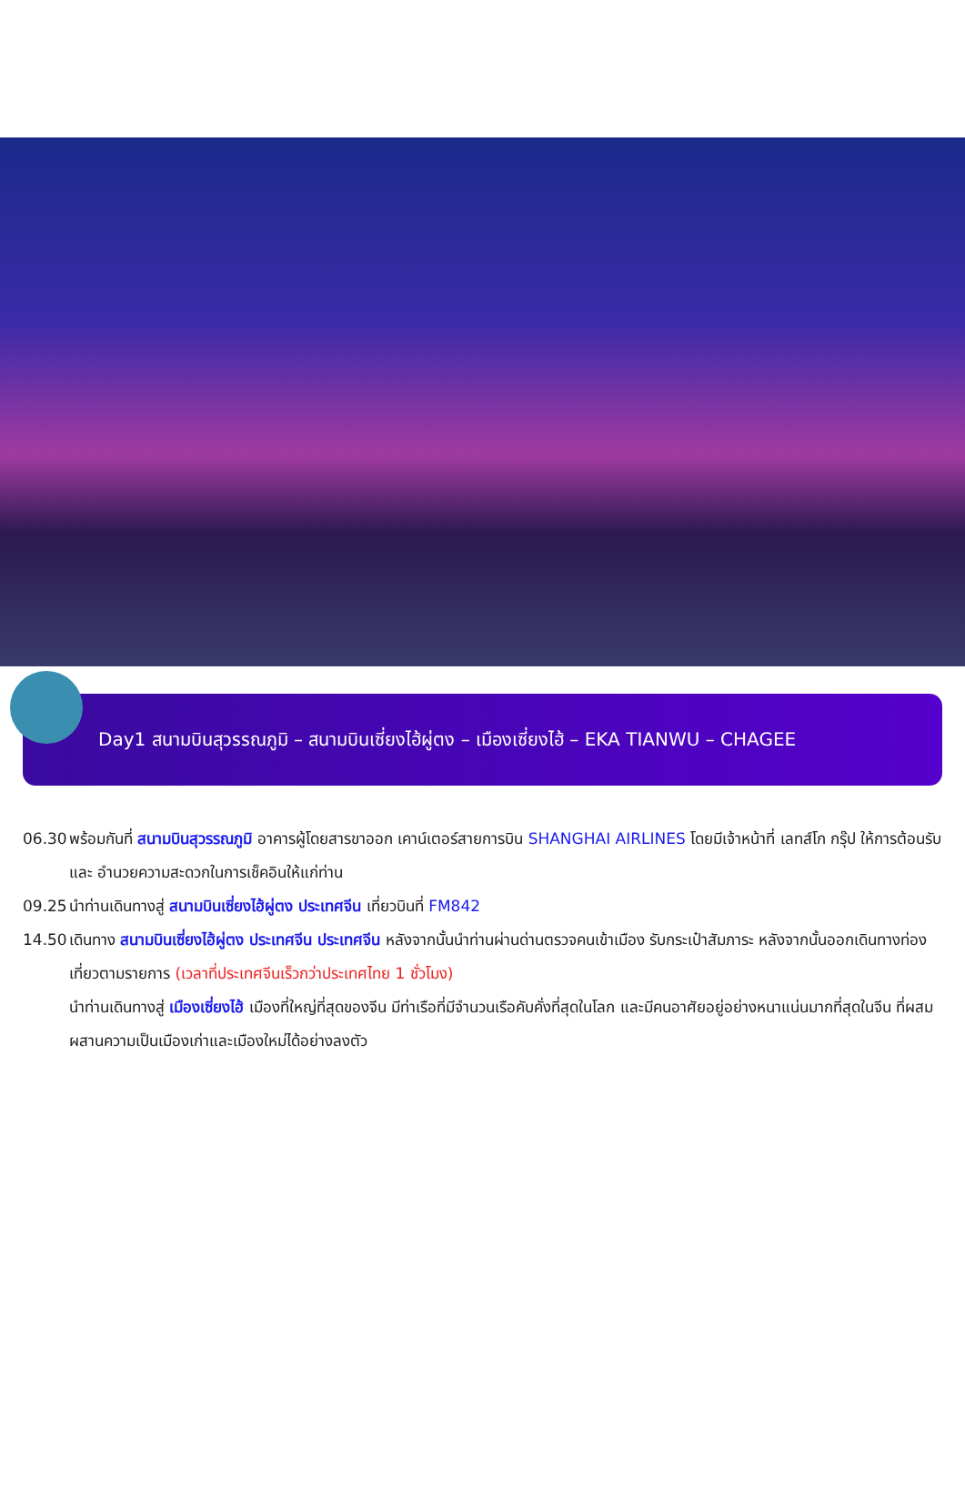Day1 สนามบินสุวรรณภูมิ – สนามบินเซี่ยงไฮ้ผู่ตง – เมืองเซี่ยงไฮ้ – EKA TIANWU – CHAGEE
06.30 พร้อมกันที่ สนามบินสุวรรณภูมิ อาคารผู้โดยสารขาออก เคาน์เตอร์สายการบิน SHANGHAI AIRLINES โดยมีเจ้าหน้าที่ เลทส์โก กรุ๊ป ให้การต้อนรับ และ อำนวยความสะดวกในการเช็คอินให้แก่ท่าน
09.25 นำท่านเดินทางสู่ สนามบินเซี่ยงไฮ้ผู่ตง ประเทศจีน เที่ยวบินที่ FM842
14.50 เดินทาง สนามบินเซี่ยงไฮ้ผู่ตง ประเทศจีน ประเทศจีน หลังจากนั้นนำท่านผ่านด่านตรวจคนเข้าเมือง รับกระเป๋าสัมภาระ หลังจากนั้นออกเดินทางท่องเที่ยวตามรายการ (เวลาที่ประเทศจีนเร็วกว่าประเทศไทย 1 ชั่วโมง)
นำท่านเดินทางสู่ เมืองเซี่ยงไฮ้ เมืองที่ใหญ่ที่สุดของจีน มีท่าเรือที่มีจำนวนเรือคับคั่งที่สุดในโลก และมีคนอาศัยอยู่อย่างหนาแน่นมากที่สุดในจีน ที่ผสมผสานความเป็นเมืองเก่าและเมืองใหม่ได้อย่างลงตัว